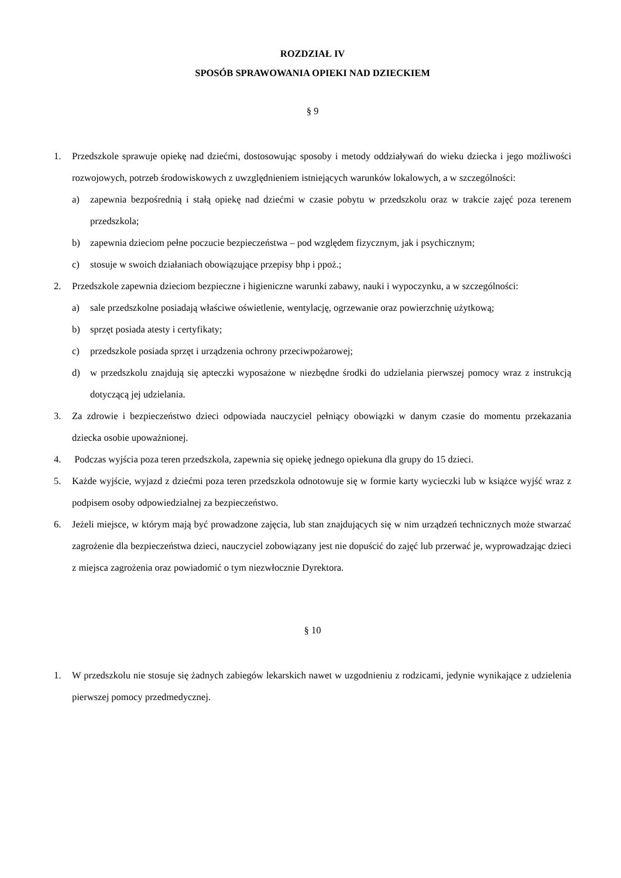ROZDZIAŁ IV
SPOSÓB SPRAWOWANIA OPIEKI NAD DZIECKIEM
§ 9
1. Przedszkole sprawuje opiekę nad dziećmi, dostosowując sposoby i metody oddziaływań do wieku dziecka i jego możliwości rozwojowych, potrzeb środowiskowych z uwzględnieniem istniejących warunków lokalowych, a w szczególności:
a) zapewnia bezpośrednią i stałą opiekę nad dziećmi w czasie pobytu w przedszkolu oraz w trakcie zajęć poza terenem przedszkola;
b) zapewnia dzieciom pełne poczucie bezpieczeństwa – pod względem fizycznym, jak i psychicznym;
c) stosuje w swoich działaniach obowiązujące przepisy bhp i ppoż.;
2. Przedszkole zapewnia dzieciom bezpieczne i higieniczne warunki zabawy, nauki i wypoczynku, a w szczególności:
a) sale przedszkolne posiadają właściwe oświetlenie, wentylację, ogrzewanie oraz powierzchnię użytkową;
b) sprzęt posiada atesty i certyfikaty;
c) przedszkole posiada sprzęt i urządzenia ochrony przeciwpożarowej;
d) w przedszkolu znajdują się apteczki wyposażone w niezbędne środki do udzielania pierwszej pomocy wraz z instrukcją dotyczącą jej udzielania.
3. Za zdrowie i bezpieczeństwo dzieci odpowiada nauczyciel pełniący obowiązki w danym czasie do momentu przekazania dziecka osobie upoważnionej.
4. Podczas wyjścia poza teren przedszkola, zapewnia się opiekę jednego opiekuna dla grupy do 15 dzieci.
5. Każde wyjście, wyjazd z dziećmi poza teren przedszkola odnotowuje się w formie karty wycieczki lub w książce wyjść wraz z podpisem osoby odpowiedzialnej za bezpieczeństwo.
6. Jeżeli miejsce, w którym mają być prowadzone zajęcia, lub stan znajdujących się w nim urządzeń technicznych może stwarzać zagrożenie dla bezpieczeństwa dzieci, nauczyciel zobowiązany jest nie dopuścić do zajęć lub przerwać je, wyprowadzając dzieci z miejsca zagrożenia oraz powiadomić o tym niezwłocznie Dyrektora.
§ 10
1. W przedszkolu nie stosuje się żadnych zabiegów lekarskich nawet w uzgodnieniu z rodzicami, jedynie wynikające z udzielenia pierwszej pomocy przedmedycznej.